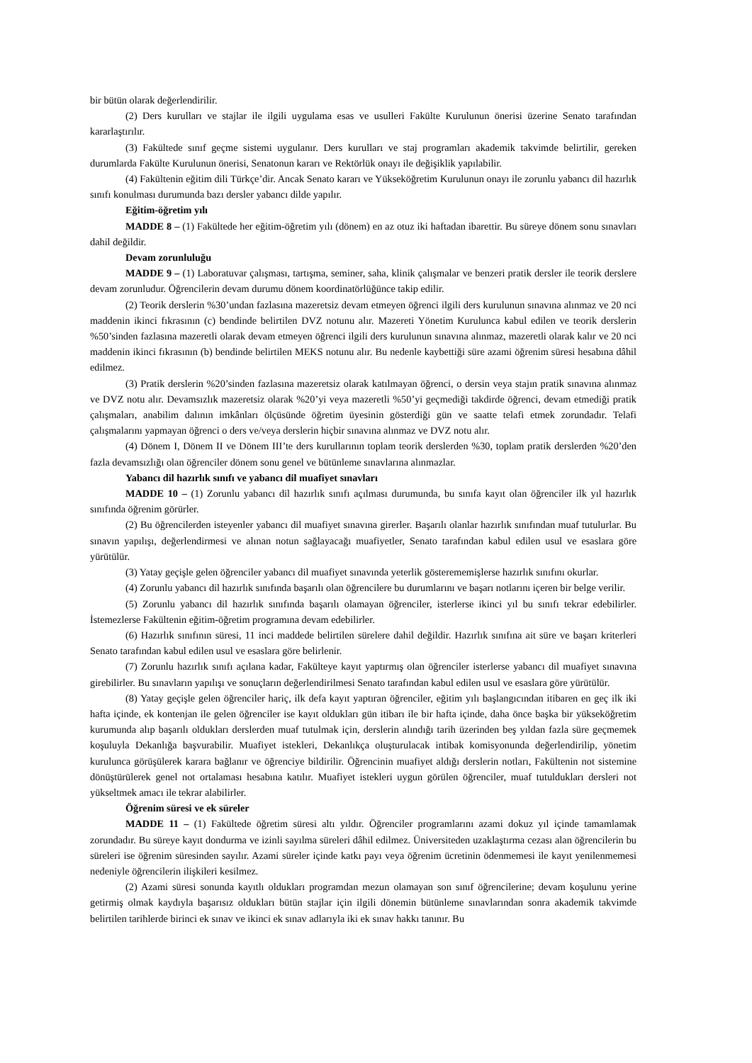bir bütün olarak değerlendirilir.
(2) Ders kurulları ve stajlar ile ilgili uygulama esas ve usulleri Fakülte Kurulunun önerisi üzerine Senato tarafından kararlaştırılır.
(3) Fakültede sınıf geçme sistemi uygulanır. Ders kurulları ve staj programları akademik takvimde belirtilir, gereken durumlarda Fakülte Kurulunun önerisi, Senatonun kararı ve Rektörlük onayı ile değişiklik yapılabilir.
(4) Fakültenin eğitim dili Türkçe’dir. Ancak Senato kararı ve Yükseköğretim Kurulunun onayı ile zorunlu yabancı dil hazırlık sınıfı konulması durumunda bazı dersler yabancı dilde yapılır.
Eğitim-öğretim yılı
MADDE 8 – (1) Fakültede her eğitim-öğretim yılı (dönem) en az otuz iki haftadan ibarettir. Bu süreye dönem sonu sınavları dahil değildir.
Devam zorunluluğu
MADDE 9 – (1) Laboratuvar çalışması, tartışma, seminer, saha, klinik çalışmalar ve benzeri pratik dersler ile teorik derslere devam zorunludur. Öğrencilerin devam durumu dönem koordinatörlüğünce takip edilir.
(2) Teorik derslerin %30’undan fazlasına mazeretsiz devam etmeyen öğrenci ilgili ders kurulunun sınavına alınmaz ve 20 nci maddenin ikinci fıkrasının (c) bendinde belirtilen DVZ notunu alır. Mazereti Yönetim Kurulunca kabul edilen ve teorik derslerin %50’sinden fazlasına mazeretli olarak devam etmeyen öğrenci ilgili ders kurulunun sınavına alınmaz, mazeretli olarak kalır ve 20 nci maddenin ikinci fıkrasının (b) bendinde belirtilen MEKS notunu alır. Bu nedenle kaybettiği süre azami öğrenim süresi hesabına dâhil edilmez.
(3) Pratik derslerin %20’sinden fazlasına mazeretsiz olarak katılmayan öğrenci, o dersin veya stajın pratik sınavına alınmaz ve DVZ notu alır. Devamsızlık mazeretsiz olarak %20’yi veya mazeretli %50’yi geçmediği takdirde öğrenci, devam etmediği pratik çalışmaları, anabilim dalının imkânları ölçüsünde öğretim üyesinin gösterdiği gün ve saatte telafi etmek zorundadır. Telafi çalışmalarını yapmayan öğrenci o ders ve/veya derslerin hiçbir sınavına alınmaz ve DVZ notu alır.
(4) Dönem I, Dönem II ve Dönem III’te ders kurullarının toplam teorik derslerden %30, toplam pratik derslerden %20’den fazla devamsızlığı olan öğrenciler dönem sonu genel ve bütünleme sınavlarına alınmazlar.
Yabancı dil hazırlık sınıfı ve yabancı dil muafiyet sınavları
MADDE 10 – (1) Zorunlu yabancı dil hazırlık sınıfı açılması durumunda, bu sınıfa kayıt olan öğrenciler ilk yıl hazırlık sınıfında öğrenim görürler.
(2) Bu öğrencilerden isteyenler yabancı dil muafiyet sınavına girerler. Başarılı olanlar hazırlık sınıfından muaf tutulurlar. Bu sınavın yapılışı, değerlendirmesi ve alınan notun sağlayacağı muafiyetler, Senato tarafından kabul edilen usul ve esaslara göre yürütülür.
(3) Yatay geçişle gelen öğrenciler yabancı dil muafiyet sınavında yeterlik gösterememişlerse hazırlık sınıfını okurlar.
(4) Zorunlu yabancı dil hazırlık sınıfında başarılı olan öğrencilere bu durumlarını ve başarı notlarını içeren bir belge verilir.
(5) Zorunlu yabancı dil hazırlık sınıfında başarılı olamayan öğrenciler, isterlerse ikinci yıl bu sınıfı tekrar edebilirler. İstemezlerse Fakültenin eğitim-öğretim programına devam edebilirler.
(6) Hazırlık sınıfının süresi, 11 inci maddede belirtilen sürelere dahil değildir. Hazırlık sınıfına ait süre ve başarı kriterleri Senato tarafından kabul edilen usul ve esaslara göre belirlenir.
(7) Zorunlu hazırlık sınıfı açılana kadar, Fakülteye kayıt yaptırmış olan öğrenciler isterlerse yabancı dil muafiyet sınavına girebilirler. Bu sınavların yapılışı ve sonuçların değerlendirilmesi Senato tarafından kabul edilen usul ve esaslara göre yürütülür.
(8) Yatay geçişle gelen öğrenciler hariç, ilk defa kayıt yaptıran öğrenciler, eğitim yılı başlangıcından itibaren en geç ilk iki hafta içinde, ek kontenjan ile gelen öğrenciler ise kayıt oldukları gün itibarı ile bir hafta içinde, daha önce başka bir yükseköğretim kurumunda alıp başarılı oldukları derslerden muaf tutulmak için, derslerin alındığı tarih üzerinden beş yıldan fazla süre geçmemek koşuluyla Dekanlığa başvurabilir. Muafiyet istekleri, Dekanlıkça oluşturulacak intibak komisyonunda değerlendirilip, yönetim kurulunca görüşülerek karara bağlanır ve öğrenciye bildirilir. Öğrencinin muafiyet aldığı derslerin notları, Fakültenin not sistemine dönüştürülerek genel not ortalaması hesabına katılır. Muafiyet istekleri uygun görülen öğrenciler, muaf tutuldukları dersleri not yükseltmek amacı ile tekrar alabilirler.
Öğrenim süresi ve ek süreler
MADDE 11 – (1) Fakültede öğretim süresi altı yıldır. Öğrenciler programlarını azami dokuz yıl içinde tamamlamak zorundadır. Bu süreye kayıt dondurma ve izinli sayılma süreleri dâhil edilmez. Üniversiteden uzaklaştırma cezası alan öğrencilerin bu süreleri ise öğrenim süresinden sayılır. Azami süreler içinde katkı payı veya öğrenim ücretinin ödenmemesi ile kayıt yenilenmemesi nedeniyle öğrencilerin ilişkileri kesilmez.
(2) Azami süresi sonunda kayıtlı oldukları programdan mezun olamayan son sınıf öğrencilerine; devam koşulunu yerine getirmiş olmak kaydıyla başarısız oldukları bütün stajlar için ilgili dönemin bütünleme sınavlarından sonra akademik takvimde belirtilen tarihlerde birinci ek sınav ve ikinci ek sınav adlarıyla iki ek sınav hakkı tanınır. Bu